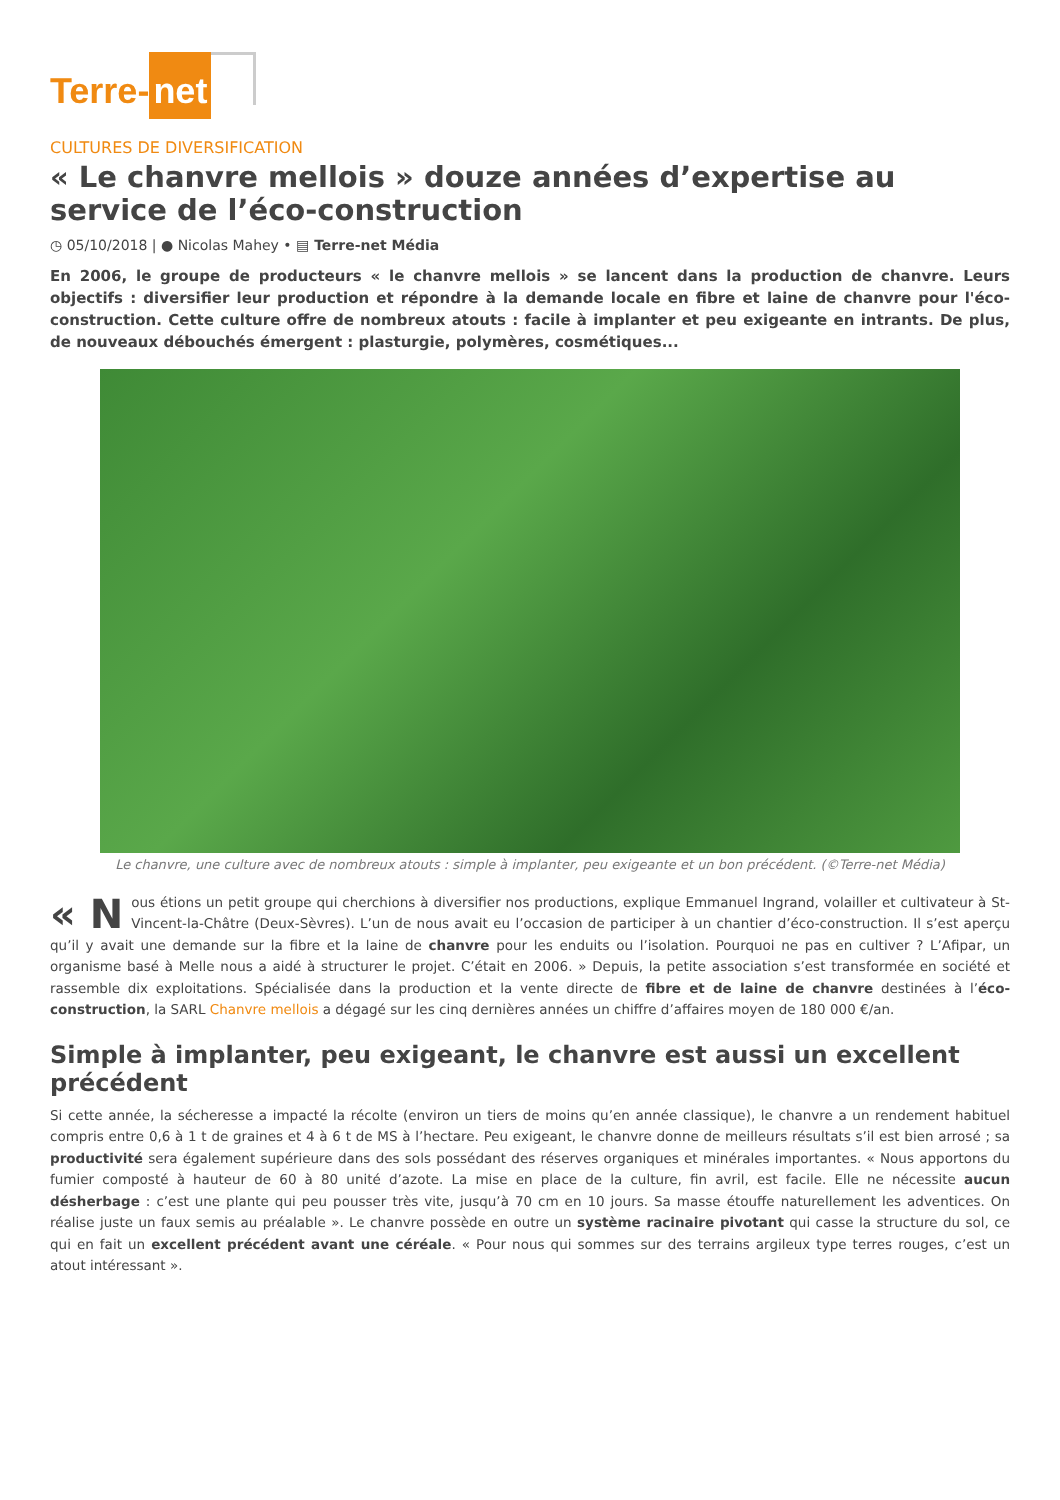Terre- net
CULTURES DE DIVERSIFICATION
« Le chanvre mellois » douze années d’expertise au service de l’éco-construction
◷ 05/10/2018 | ● Nicolas Mahey • ▤ Terre-net Média
En 2006, le groupe de producteurs « le chanvre mellois » se lancent dans la production de chanvre. Leurs objectifs : diversifier leur production et répondre à la demande locale en fibre et laine de chanvre pour l'éco-construction. Cette culture offre de nombreux atouts : facile à implanter et peu exigeante en intrants. De plus, de nouveaux débouchés émergent : plasturgie, polymères, cosmétiques...
Le chanvre, une culture avec de nombreux atouts : simple à implanter, peu exigeante et un bon précédent. (©Terre-net Média)
« N ous étions un petit groupe qui cherchions à diversifier nos productions, explique Emmanuel Ingrand, volailler et cultivateur à St-Vincent-la-Châtre (Deux-Sèvres). L’un de nous avait eu l’occasion de participer à un chantier d’éco-construction. Il s’est aperçu qu’il y avait une demande sur la fibre et la laine de chanvre pour les enduits ou l’isolation. Pourquoi ne pas en cultiver ? L’Afipar, un organisme basé à Melle nous a aidé à structurer le projet. C’était en 2006. » Depuis, la petite association s’est transformée en société et rassemble dix exploitations. Spécialisée dans la production et la vente directe de fibre et de laine de chanvre destinées à l’éco-construction, la SARL Chanvre mellois a dégagé sur les cinq dernières années un chiffre d’affaires moyen de 180 000 €/an.
Simple à implanter, peu exigeant, le chanvre est aussi un excellent précédent
Si cette année, la sécheresse a impacté la récolte (environ un tiers de moins qu’en année classique), le chanvre a un rendement habituel compris entre 0,6 à 1 t de graines et 4 à 6 t de MS à l’hectare. Peu exigeant, le chanvre donne de meilleurs résultats s’il est bien arrosé ; sa productivité sera également supérieure dans des sols possédant des réserves organiques et minérales importantes. « Nous apportons du fumier composté à hauteur de 60 à 80 unité d’azote. La mise en place de la culture, fin avril, est facile. Elle ne nécessite aucun désherbage : c’est une plante qui peu pousser très vite, jusqu’à 70 cm en 10 jours. Sa masse étouffe naturellement les adventices. On réalise juste un faux semis au préalable ». Le chanvre possède en outre un système racinaire pivotant qui casse la structure du sol, ce qui en fait un excellent précédent avant une céréale. « Pour nous qui sommes sur des terrains argileux type terres rouges, c’est un atout intéressant ».